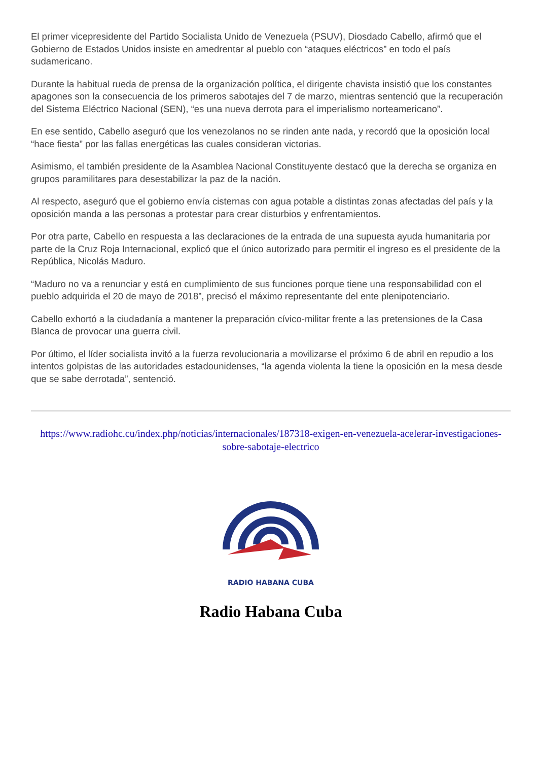El primer vicepresidente del Partido Socialista Unido de Venezuela (PSUV), Diosdado Cabello, afirmó que el Gobierno de Estados Unidos insiste en amedrentar al pueblo con “ataques eléctricos” en todo el país sudamericano.
Durante la habitual rueda de prensa de la organización política, el dirigente chavista insistió que los constantes apagones son la consecuencia de los primeros sabotajes del 7 de marzo, mientras sentenció que la recuperación del Sistema Eléctrico Nacional (SEN), “es una nueva derrota para el imperialismo norteamericano”.
En ese sentido, Cabello aseguró que los venezolanos no se rinden ante nada, y recordó que la oposición local “hace fiesta” por las fallas energéticas las cuales consideran victorias.
Asimismo, el también presidente de la Asamblea Nacional Constituyente destacó que la derecha se organiza en grupos paramilitares para desestabilizar la paz de la nación.
Al respecto, aseguró que el gobierno envía cisternas con agua potable a distintas zonas afectadas del país y la oposición manda a las personas a protestar para crear disturbios y enfrentamientos.
Por otra parte, Cabello en respuesta a las declaraciones de la entrada de una supuesta ayuda humanitaria por parte de la Cruz Roja Internacional, explicó que el único autorizado para permitir el ingreso es el presidente de la República, Nicolás Maduro.
“Maduro no va a renunciar y está en cumplimiento de sus funciones porque tiene una responsabilidad con el pueblo adquirida el 20 de mayo de 2018”, precisó el máximo representante del ente plenipotenciario.
Cabello exhortó a la ciudadanía a mantener la preparación cívico-militar frente a las pretensiones de la Casa Blanca de provocar una guerra civil.
Por último, el líder socialista invitó a la fuerza revolucionaria a movilizarse el próximo 6 de abril en repudio a los intentos golpistas de las autoridades estadounidenses, “la agenda violenta la tiene la oposición en la mesa desde que se sabe derrotada”, sentenció.
https://www.radiohc.cu/index.php/noticias/internacionales/187318-exigen-en-venezuela-acelerar-investigaciones-sobre-sabotaje-electrico
RADIO HABANA CUBA
Radio Habana Cuba